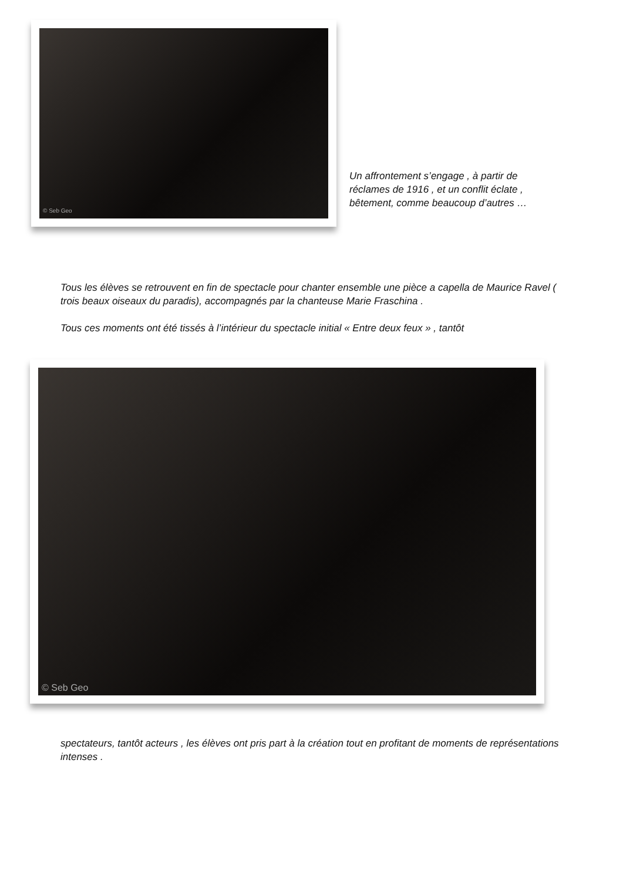© Seb Geo
Un affrontement s’engage , à partir de réclames de 1916 , et un conflit éclate , bêtement, comme beaucoup d’autres …
Tous les élèves se retrouvent en fin de spectacle pour chanter ensemble une pièce a capella de Maurice Ravel ( trois beaux oiseaux du paradis), accompagnés par la chanteuse Marie Fraschina .
Tous ces moments ont été tissés à l’intérieur du spectacle initial « Entre deux feux » , tantôt
© Seb Geo
spectateurs, tantôt acteurs , les élèves ont pris part à la création tout en profitant de moments de représentations intenses .